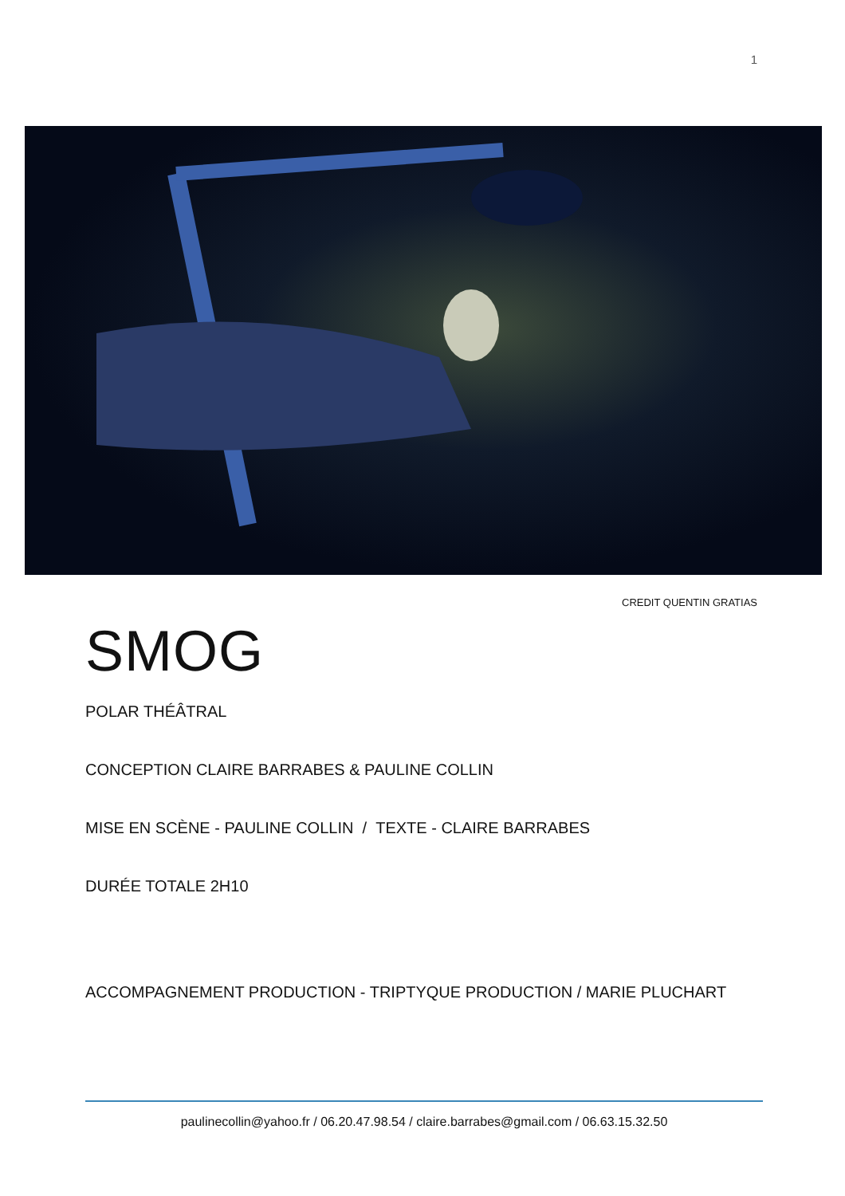1
CREDIT QUENTIN GRATIAS
SMOG
POLAR THÉÂTRAL
CONCEPTION CLAIRE BARRABES & PAULINE COLLIN
MISE EN SCÈNE - PAULINE COLLIN / TEXTE - CLAIRE BARRABES
DURÉE TOTALE 2H10
ACCOMPAGNEMENT PRODUCTION - TRIPTYQUE PRODUCTION / MARIE PLUCHART
paulinecollin@yahoo.fr / 06.20.47.98.54 / claire.barrabes@gmail.com / 06.63.15.32.50